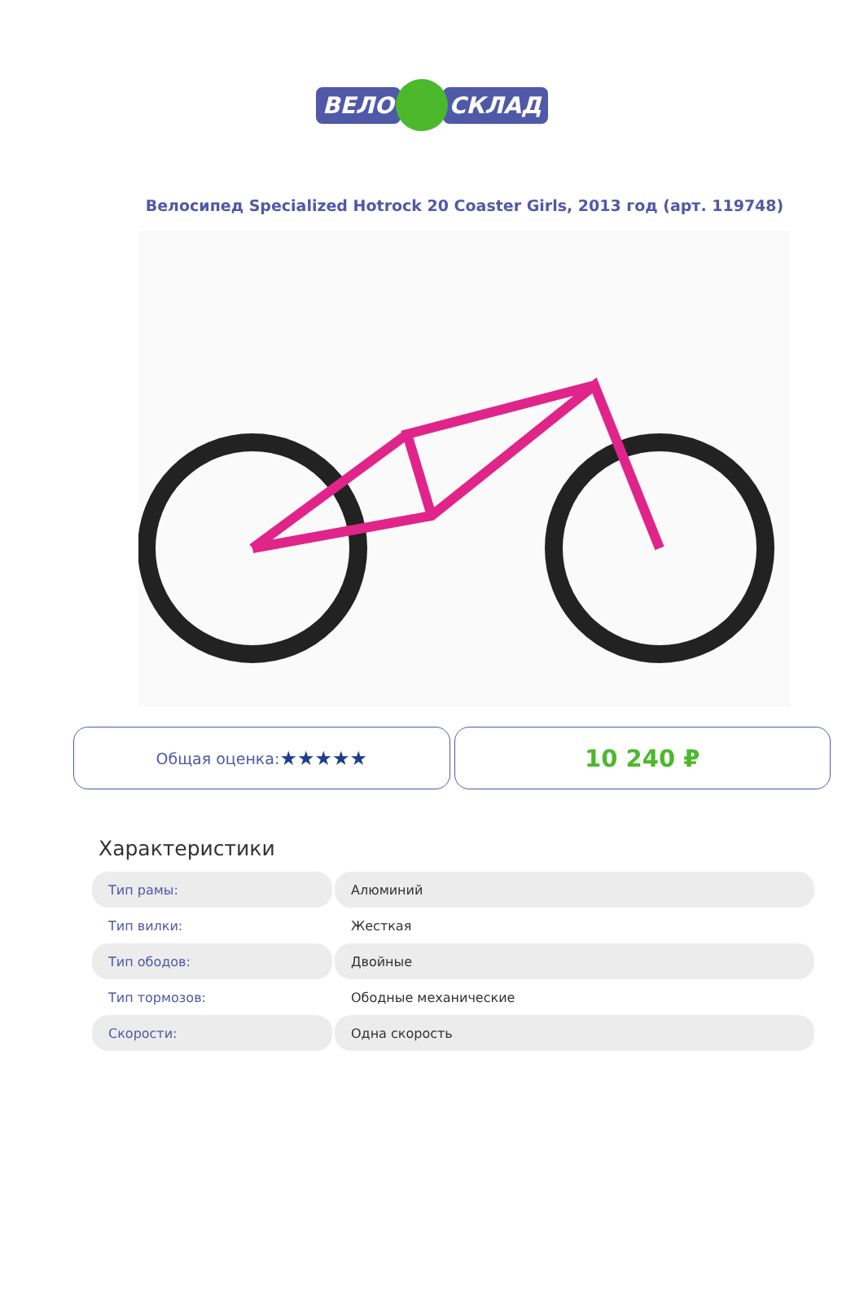ВЕЛО СКЛАД
Велосипед Specialized Hotrock 20 Coaster Girls, 2013 год (арт. 119748)
Общая оценка: ★★★★★
10 240 ₽
Характеристики
| Тип рамы: | Алюминий |
| Тип вилки: | Жесткая |
| Тип ободов: | Двойные |
| Тип тормозов: | Ободные механические |
| Скорости: | Одна скорость |